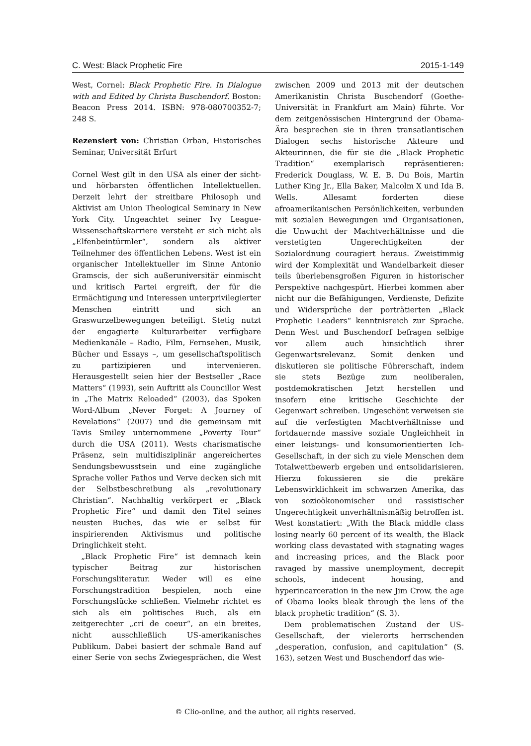C. West: Black Prophetic Fire 2015-1-149
West, Cornel: Black Prophetic Fire. In Dialogue with and Edited by Christa Buschendorf. Boston: Beacon Press 2014. ISBN: 978-080700352-7; 248 S.
Rezensiert von: Christian Orban, Historisches Seminar, Universität Erfurt
Cornel West gilt in den USA als einer der sicht- und hörbarsten öffentlichen Intellektuellen. Derzeit lehrt der streitbare Philosoph und Aktivist am Union Theological Seminary in New York City. Ungeachtet seiner Ivy League-Wissenschaftskarriere versteht er sich nicht als „Elfenbeintürmler“, sondern als aktiver Teilnehmer des öffentlichen Lebens. West ist ein organischer Intellektueller im Sinne Antonio Gramscis, der sich außeruniversitär einmischt und kritisch Partei ergreift, der für die Ermächtigung und Interessen unterprivilegierter Menschen eintritt und sich an Graswurzelbewegungen beteiligt. Stetig nutzt der engagierte Kulturarbeiter verfügbare Medienkanäle – Radio, Film, Fernsehen, Musik, Bücher und Essays –, um gesellschaftspolitisch zu partizipieren und intervenieren. Herausgestellt seien hier der Bestseller „Race Matters“ (1993), sein Auftritt als Councillor West in „The Matrix Reloaded“ (2003), das Spoken Word-Album „Never Forget: A Journey of Revelations“ (2007) und die gemeinsam mit Tavis Smiley unternommene „Poverty Tour“ durch die USA (2011). Wests charismatische Präsenz, sein multidisziplinär angereichertes Sendungsbewusstsein und eine zugängliche Sprache voller Pathos und Verve decken sich mit der Selbstbeschreibung als „revolutionary Christian“. Nachhaltig verkörpert er „Black Prophetic Fire“ und damit den Titel seines neusten Buches, das wie er selbst für inspirierenden Aktivismus und politische Dringlichkeit steht.
„Black Prophetic Fire“ ist demnach kein typischer Beitrag zur historischen Forschungsliteratur. Weder will es eine Forschungstradition bespielen, noch eine Forschungslücke schließen. Vielmehr richtet es sich als ein politisches Buch, als ein zeitgerechter „cri de coeur“, an ein breites, nicht ausschließlich US-amerikanisches Publikum. Dabei basiert der schmale Band auf einer Serie von sechs Zwiegesprächen, die West zwischen 2009 und 2013 mit der deutschen Amerikanistin Christa Buschendorf (Goethe-Universität in Frankfurt am Main) führte. Vor dem zeitgenössischen Hintergrund der Obama-Ära besprechen sie in ihren transatlantischen Dialogen sechs historische Akteure und Akteurinnen, die für sie die „Black Prophetic Tradition“ exemplarisch repräsentieren: Frederick Douglass, W. E. B. Du Bois, Martin Luther King Jr., Ella Baker, Malcolm X und Ida B. Wells. Allesamt forderten diese afroamerikanischen Persönlichkeiten, verbunden mit sozialen Bewegungen und Organisationen, die Unwucht der Machtverhältnisse und die verstetigten Ungerechtigkeiten der Sozialordnung couragiert heraus. Zweistimmig wird der Komplexität und Wandelbarkeit dieser teils überlebensgroßen Figuren in historischer Perspektive nachgespürt. Hierbei kommen aber nicht nur die Befähigungen, Verdienste, Defizite und Widersprüche der porträtierten „Black Prophetic Leaders“ kenntnisreich zur Sprache. Denn West und Buschendorf befragen selbige vor allem auch hinsichtlich ihrer Gegenwartsrelevanz. Somit denken und diskutieren sie politische Führerschaft, indem sie stets Bezüge zum neoliberalen, postdemokratischen Jetzt herstellen und insofern eine kritische Geschichte der Gegenwart schreiben. Ungeschönt verweisen sie auf die verfestigten Machtverhältnisse und fortdauernde massive soziale Ungleichheit in einer leistungs- und konsumorientierten Ich-Gesellschaft, in der sich zu viele Menschen dem Totalwettbewerb ergeben und entsolidarisieren. Hierzu fokussieren sie die prekäre Lebenswirklichkeit im schwarzen Amerika, das von sozioökonomischer und rassistischer Ungerechtigkeit unverhältnismäßig betroffen ist. West konstatiert: „With the Black middle class losing nearly 60 percent of its wealth, the Black working class devastated with stagnating wages and increasing prices, and the Black poor ravaged by massive unemployment, decrepit schools, indecent housing, and hyperincarceration in the new Jim Crow, the age of Obama looks bleak through the lens of the black prophetic tradition“ (S. 3).
Dem problematischen Zustand der US-Gesellschaft, der vielerorts herrschenden „desperation, confusion, and capitulation“ (S. 163), setzen West und Buschendorf das wie-
© Clio-online, and the author, all rights reserved.